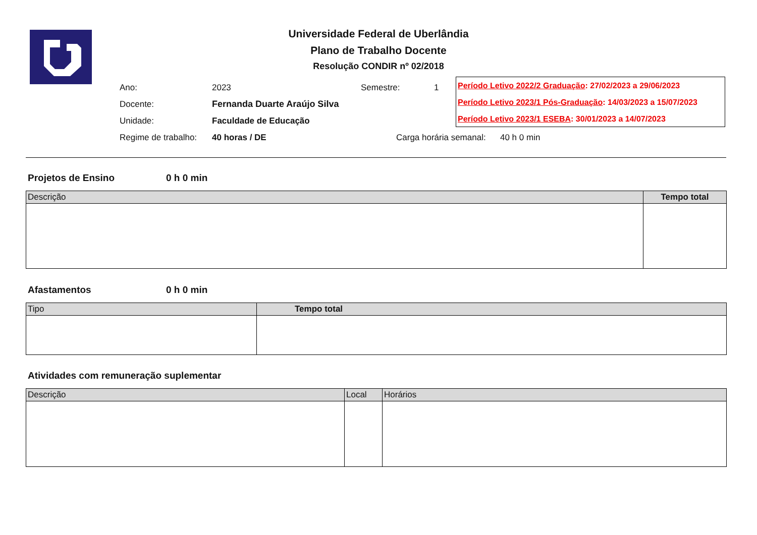Universidade Federal de Uberlândia
Plano de Trabalho Docente
Resolução CONDIR nº 02/2018
| Ano: | 2023 | Semestre: | 1 |
| Docente: | Fernanda Duarte Araújo Silva | | |
| Unidade: | Faculdade de Educação | | |
| Regime de trabalho: | 40 horas / DE | Carga horária semanal: 40 h 0 min | |
Período Letivo 2022/2 Graduação: 27/02/2023 a 29/06/2023
Período Letivo 2023/1 Pós-Graduação: 14/03/2023 a 15/07/2023
Período Letivo 2023/1 ESEBA: 30/01/2023 a 14/07/2023
Projetos de Ensino 0 h 0 min
| Descrição | Tempo total |
| --- | --- |
Afastamentos 0 h 0 min
| Tipo | Tempo total |
| --- | --- |
Atividades com remuneração suplementar
| Descrição | Local | Horários |
| --- | --- | --- |